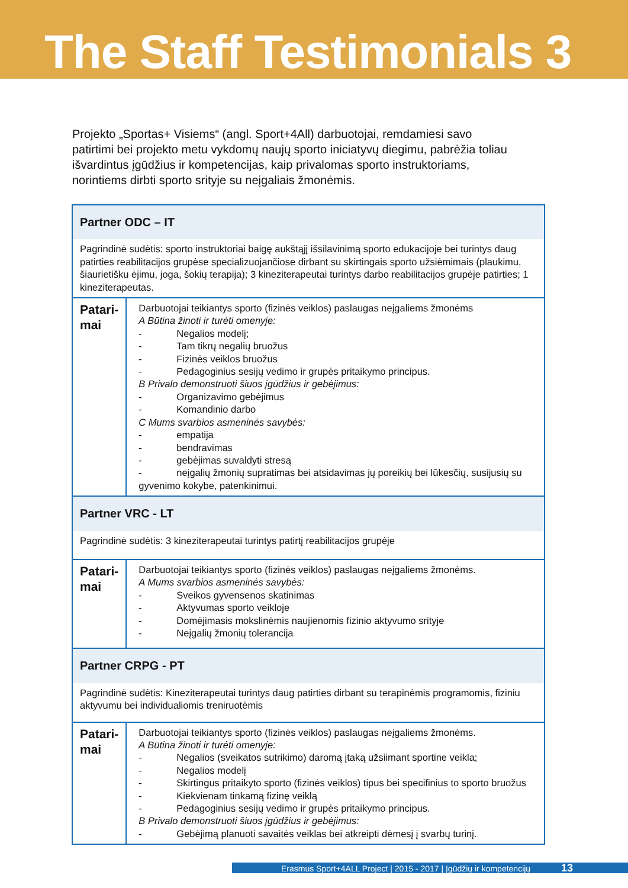The Staff Testimonials 3
Projekto „Sportas+ Visiems“ (angl. Sport+4All) darbuotojai, remdamiesi savo patirtimi bei projekto metu vykdomų naujų sporto iniciatyvų diegimu, pabrėžia toliau išvardintus įgūdžius ir kompetencijas, kaip privalomas sporto instruktoriams, norintiems dirbti sporto srityje su neįgaliais žmonėmis.
| Partner ODC – IT | |
| Pagrindinė sudėtis: sporto instruktoriai baigę aukštąjį išsilavinimą sporto edukacijoje bei turintys daug patirties reabilitacijos grupėse specializuojančiose dirbant su skirtingais sporto užsiėmimais (plaukimu, šiaurietišku ėjimu, joga, šokių terapija); 3 kineziterapeutai turintys darbo reabilitacijos grupėje patirties; 1 kineziterapeutas. | |
| Patari- mai | Darbuotojai teikiantys sporto (fizinės veiklos) paslaugas neįgaliems žmonėms A Būtina žinoti ir turėti omenyje: - Negalios modelį; - Tam tikrų negalių bruožus - Fizinės veiklos bruožus - Pedagoginius sesijų vedimo ir grupės pritaikymo principus. B Privalo demonstruoti šiuos įgūdžius ir gebėjimus: - Organizavimo gebėjimus - Komandinio darbo C Mums svarbios asmeninės savybės: - empatija - bendravimas - gebėjimas suvaldyti stresą - neįgalių žmonių supratimas bei atsidavimas jų poreikių bei lūkesčių, susijusių su gyvenimo kokybe, patenkinimui. |
| Partner VRC - LT | |
| Pagrindinė sudėtis: 3 kineziterapeutai turintys patirtį reabilitacijos grupėje | |
| Patari- mai | Darbuotojai teikiantys sporto (fizinės veiklos) paslaugas neįgaliems žmonėms. A Mums svarbios asmeninės savybės: - Sveikos gyvensenos skatinimas - Aktyvumas sporto veikloje - Domėjimasis mokslinėmis naujienomis fizinio aktyvumo srityje - Neįgalių žmonių tolerancija |
| Partner CRPG - PT | |
| Pagrindinė sudėtis: Kineziterapeutai turintys daug patirties dirbant su terapinėmis programomis, fiziniu aktyvumu bei individualiomis treniruotėmis | |
| Patari- mai | Darbuotojai teikiantys sporto (fizinės veiklos) paslaugas neįgaliems žmonėms. A Būtina žinoti ir turėti omenyje: - Negalios (sveikatos sutrikimo) daromą įtaką užsiimant sportine veikla; - Negalios modelį - Skirtingus pritaikyto sporto (fizinės veiklos) tipus bei specifinius to sporto bruožus - Kiekvienam tinkamą fizinę veiklą - Pedagoginius sesijų vedimo ir grupės pritaikymo principus. B Privalo demonstruoti šiuos įgūdžius ir gebėjimus: - Gebėjimą planuoti savaitės veiklas bei atkreipti dėmesį į svarbų turinį. |
Erasmus Sport+4ALL Project | 2015 - 2017 | Įgūdžių ir kompetencijų 13